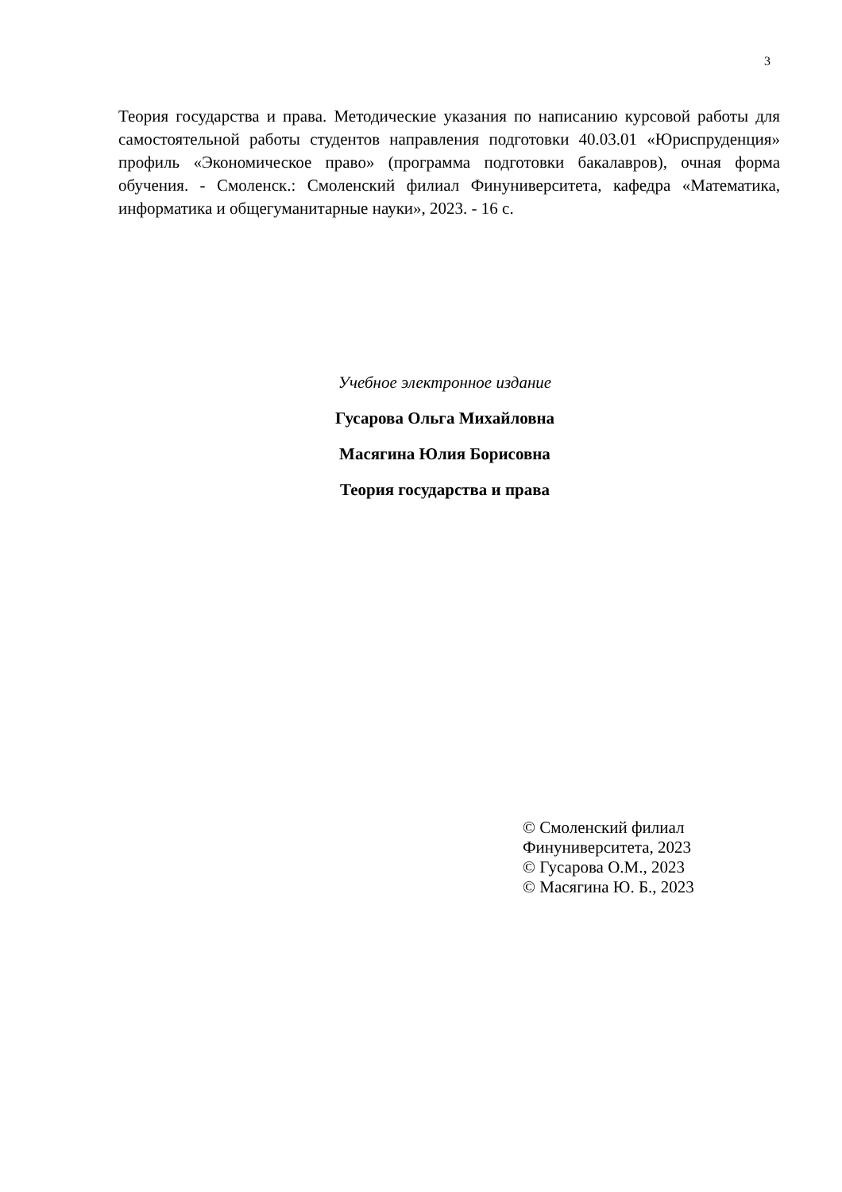3
Теория государства и права. Методические указания по написанию курсовой работы для самостоятельной работы студентов направления подготовки 40.03.01 «Юриспруденция» профиль «Экономическое право» (программа подготовки бакалавров), очная форма обучения. - Смоленск.: Смоленский филиал Финуниверситета, кафедра «Математика, информатика и общегуманитарные науки», 2023. - 16 с.
Учебное электронное издание
Гусарова Ольга Михайловна
Масягина Юлия Борисовна
Теория государства и права
© Смоленский филиал
Финуниверситета, 2023
© Гусарова О.М., 2023
© Масягина Ю. Б., 2023